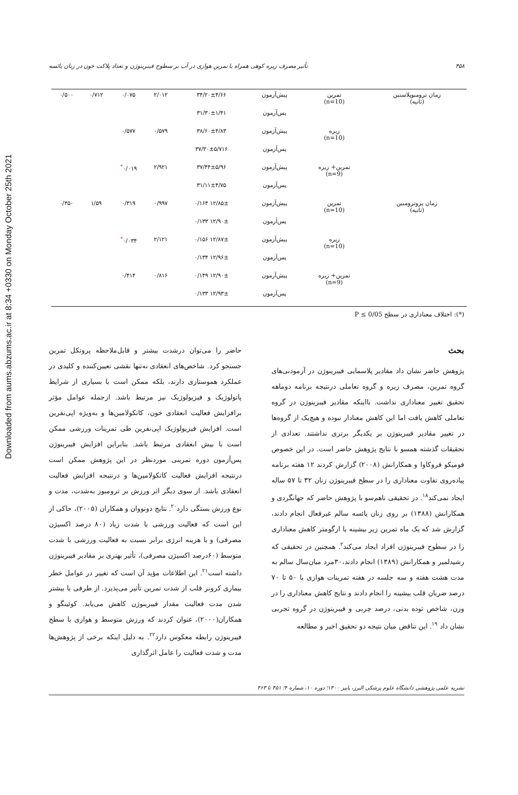Downloaded from aums.abzums.ac.ir at 8:34 +0330 on Monday October 25th 2021
۴۵۸ تأثیر مصرف زیره کوهی همراه با تمرین هوازی در آب بر سطوح فیبرینوژن و تعداد پلاکت خون در زنان یائسه
| زمان ترومبوپلاستین (ثانیه) | تمرین (n=10) | پیش‌آزمون | ۳۴/۲۰±۴/۶۶ | ۲/۰۱۲ | ۰/۰۷۵ | ۰/۷۱۲ | ۰/۵۰۰ |
| | | پس‌آزمون | ۳۱/۳۰±۱/۴۱ | | | | |
| | زیره (n=10) | پیش‌آزمون | ۳۸/۶۰±۴/۸۳ | ۰/۵۷۹ | ۰/۵۷۷ | | |
| | | پس‌آزمون | ۳۷/۳۰±۵/۷۱۶ | | | | |
| | تمرین+ زیره (n=9) | پیش‌آزمون | ۳۷/۴۴±۵/۹۶ | ۲/۹۲۱ | ۰/۰۱۹<sup>*</sup> | | |
| | | پس‌آزمون | ۳۱/۱۱±۴/۷۵ | | | | |
| زمان پروترومبین (ثانیه) | تمرین (n=10) | پیش‌آزمون | ۱۲/۸۵± ۰/۱۶۴ | ۰/۹۹۷ | ۰/۳۱۹ | ۱/۵۹ | ۰/۴۵۰ |
| | | پس‌آزمون | ۱۲/۹۰± ۰/۱۳۳ | | | | |
| | زیره (n=10) | پیش‌آزمون | ۱۲/۸۷± ۰/۱۵۶ | ۲/۱۲۱ | ۰/۰۳۴<sup>*</sup> | | |
| | | پس‌آزمون | ۱۲/۹۶± ۰/۱۳۴ | | | | |
| | تمرین+ زیره (n=9) | پیش‌آزمون | ۱۲/۹۰± ۰/۱۴۹ | ۰/۸۱۶ | ۰/۴۱۴ | | |
| | | پس‌آزمون | ۱۲/۹۳± ۰/۱۳۳ | | | | |
(*): اختلاف معناداری در سطح P ≤ 0/05
بحث
پژوهش حاضر نشان داد مقادیر پلاسمایی فیبرینوژن در آزمودنی‌های گروه تمرین، مصرف زیره و گروه تعاملی درنتیجه برنامه دوماهه تحقیق تغییر معناداری نداشت. بااینکه مقادیر فیبرینوژن در گروه تعاملی کاهش یافت اما این کاهش معنادار نبوده و هیچ‌یک از گروه‌ها در تغییر مقادیر فیبرینوژن بر یکدیگر برتری نداشتند. تعدادی از تحقیقات گذشته همسو با نتایج پژوهش حاضر است. در این خصوص فومیکو فروکاوا و همکارانش (۲۰۰۸) گزارش کردند ۱۲ هفته برنامه پیاده‌روی تفاوت معناداری را در سطح فیبرینوژن زنان ۳۲ تا ۵۷ ساله ایجاد نمی‌کند<sup>۱۸</sup>. در تحقیقی ناهم‌سو با پژوهش حاضر که جهانگردی و همکارانش (۱۳۸۸) بر روی زنان یائسه سالم غیرفعال انجام دادند، گزارش شد که یک ماه تمرین زیر بیشینه با ارگومتر کاهش معناداری را در سطوح فیبرینوژن افراد ایجاد می‌کند<sup>۲</sup>. همچنین در تحقیقی که رشیدلمیر و همکارانش (۱۳۸۹) انجام دادند،۳۰مرد میان‌سال سالم به مدت هشت هفته و سه جلسه در هفته تمرینات هوازی با ۵۰ تا ۷۰ درصد ضربان قلب بیشینه را انجام دادند و نتایج کاهش معناداری را در وزن، شاخص توده بدنی، درصد چربی و فیبرینوژن در گروه تجربی نشان داد <sup>۱۹</sup>. این تناقض میان نتیجه دو تحقیق اخیر و مطالعه
حاضر را می‌توان درشدت بیشتر و قابل‌ملاحظه پروتکل تمرین جستجو کرد. شاخص‌های انعقادی نه‌تنها نقشی تعیین‌کننده و کلیدی در عملکرد هموستازی دارند، بلکه ممکن است با بسیاری از شرایط پاتولوژیک و فیزیولوژیک نیز مرتبط باشد. ازجمله عوامل مؤثر برافزایش فعالیت انعقادی خون، کاتکولامین‌ها و به‌ویژه اپی‌نفرین است. افزایش فیزیولوژیک اپی‌نفرین طی تمرینات ورزشی ممکن است با بیش انعقادی مرتبط باشد. بنابراین افزایش فیبرینوژن پس‌آزمون دوره تمرینی موردنظر در این پژوهش ممکن است درنتیجه افزایش فعالیت کاتکولامین‌ها و درنتیجه افزایش فعالیت انعقادی باشد. از سوی دیگر اثر ورزش بر ترومبوز به‌شدت، مدت و نوع ورزش بستگی دارد<sup>۲۰</sup>. نتایج دونووان و همکاران (۲۰۰۵)، حاکی از این است که فعالیت ورزشی با شدت زیاد (۸۰ درصد اکسیژن مصرفی) و با هزینه انرژی برابر نسبت به فعالیت ورزشی با شدت متوسط (۶۰درصد اکسیژن مصرفی)، تأثیر بهتری بر مقادیر فیبرینوژن داشته است<sup>۲۱</sup>. این اطلاعات مؤید آن است که تغییر در عوامل خطر بیماری کرونر قلب از شدت تمرین تأثیر می‌پذیرد. از طرفی با بیشتر شدن مدت فعالیت مقدار فیبرینوژن کاهش می‌یابد. کوئینگو و همکاران(۲۰۰۰)، عنوان کردند که ورزش متوسط و هوازی با سطح فیبرینوژن رابطه معکوس دارد<sup>۲۲</sup>. به دلیل اینکه برخی از پژوهش‌ها مدت و شدت فعالیت را عامل اثرگذاری
نشریه علمی پژوهشی دانشگاه علوم پزشکی البرز، پاییز ۱۴۰۰؛ دوره ۱۰، شماره ۴؛ ۴۵۱ تا ۴۶۳